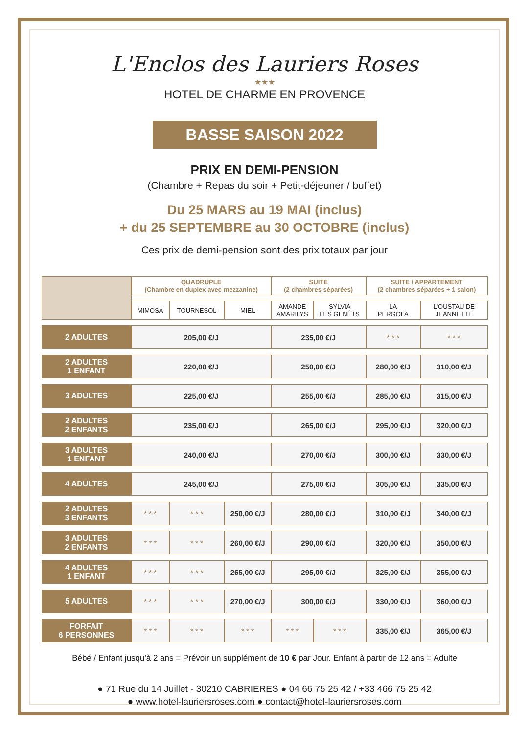L'Enclos des Lauriers Roses
★★★
HOTEL DE CHARME EN PROVENCE
BASSE SAISON 2022
PRIX EN DEMI-PENSION
(Chambre + Repas du soir + Petit-déjeuner / buffet)
Du 25 MARS au 19 MAI (inclus)
+ du 25 SEPTEMBRE au 30 OCTOBRE (inclus)
Ces prix de demi-pension sont des prix totaux par jour
| | QUADRUPLE (Chambre en duplex avec mezzanine) | | | SUITE (2 chambres séparées) | | SUITE / APPARTEMENT (2 chambres séparées + 1 salon) | |
| --- | --- | --- | --- | --- | --- | --- | --- |
| | MIMOSA | TOURNESOL | MIEL | AMANDE AMARILYS | SYLVIA LES GENÊTS | LA PERGOLA | L'OUSTAU DE JEANNETTE |
| 2 ADULTES | 205,00 €/J | | | 235,00 €/J | | * * * | * * * |
| 2 ADULTES 1 ENFANT | 220,00 €/J | | | 250,00 €/J | | 280,00 €/J | 310,00 €/J |
| 3 ADULTES | 225,00 €/J | | | 255,00 €/J | | 285,00 €/J | 315,00 €/J |
| 2 ADULTES 2 ENFANTS | 235,00 €/J | | | 265,00 €/J | | 295,00 €/J | 320,00 €/J |
| 3 ADULTES 1 ENFANT | 240,00 €/J | | | 270,00 €/J | | 300,00 €/J | 330,00 €/J |
| 4 ADULTES | 245,00 €/J | | | 275,00 €/J | | 305,00 €/J | 335,00 €/J |
| 2 ADULTES 3 ENFANTS | * * * | * * * | 250,00 €/J | 280,00 €/J | | 310,00 €/J | 340,00 €/J |
| 3 ADULTES 2 ENFANTS | * * * | * * * | 260,00 €/J | 290,00 €/J | | 320,00 €/J | 350,00 €/J |
| 4 ADULTES 1 ENFANT | * * * | * * * | 265,00 €/J | 295,00 €/J | | 325,00 €/J | 355,00 €/J |
| 5 ADULTES | * * * | * * * | 270,00 €/J | 300,00 €/J | | 330,00 €/J | 360,00 €/J |
| FORFAIT 6 PERSONNES | * * * | * * * | * * * | * * * | * * * | 335,00 €/J | 365,00 €/J |
Bébé / Enfant jusqu'à 2 ans = Prévoir un supplément de 10 € par Jour. Enfant à partir de 12 ans = Adulte
● 71 Rue du 14 Juillet - 30210 CABRIERES ● 04 66 75 25 42 / +33 466 75 25 42
● www.hotel-lauriersroses.com ● contact@hotel-lauriersroses.com